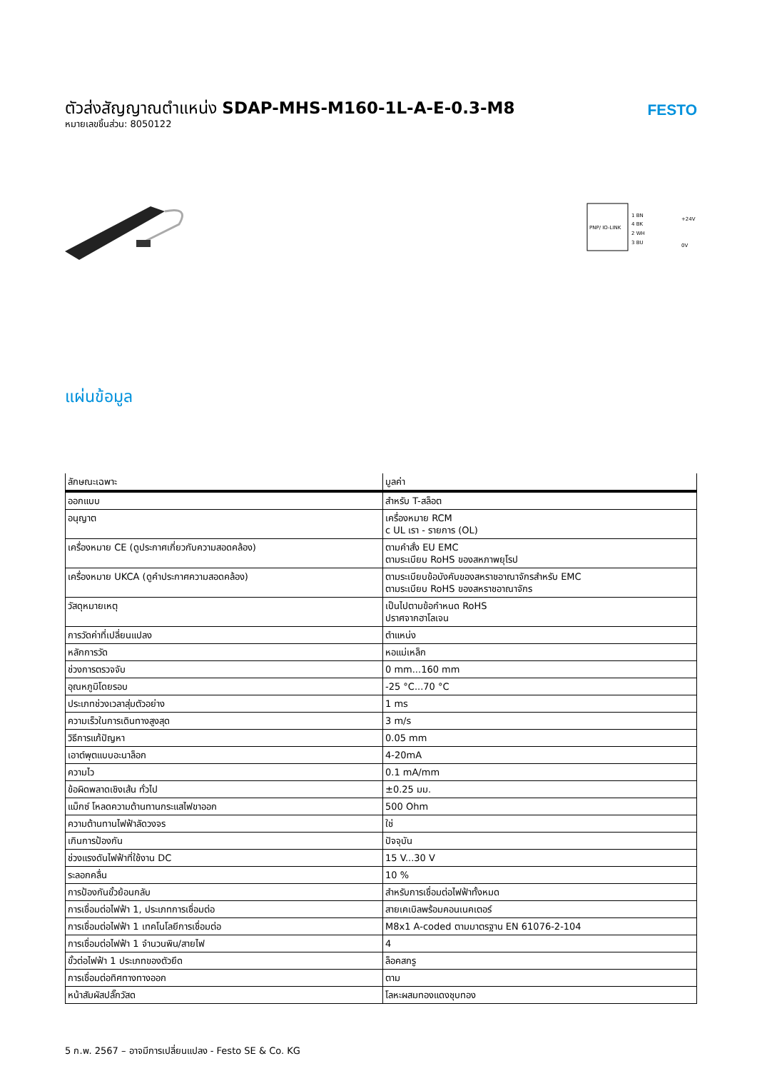FESTO
ตัวส่งสัญญาณตำแหน่ง SDAP-MHS-M160-1L-A-E-0.3-M8
หมายเลขชิ้นส่วน: 8050122
PNP/ IO-LINK
1 BN
4 BK
2 WH
3 BU
+24V
0V
แผ่นข้อมูล
| ลักษณะเฉพาะ | มูลค่า |
| --- | --- |
| ออกแบบ | สำหรับ T-สล็อต |
| อนุญาต | เครื่องหมาย RCM c UL เรา - รายการ (OL) |
| เครื่องหมาย CE (ดูประกาศเกี่ยวกับความสอดคล้อง) | ตามคำสั่ง EU EMC ตามระเบียบ RoHS ของสหภาพยุโรป |
| เครื่องหมาย UKCA (ดูคำประกาศความสอดคล้อง) | ตามระเบียบข้อบังคับของสหราชอาณาจักรสำหรับ EMC ตามระเบียบ RoHS ของสหราชอาณาจักร |
| วัสดุหมายเหตุ | เป็นไปตามข้อกำหนด RoHS ปราศจากฮาโลเจน |
| การวัดค่าที่เปลี่ยนแปลง | ตำแหน่ง |
| หลักการวัด | หอแม่เหล็ก |
| ช่วงการตรวจจับ | 0 mm...160 mm |
| อุณหภูมิโดยรอบ | -25 °C...70 °C |
| ประเภทช่วงเวลาสุ่มตัวอย่าง | 1 ms |
| ความเร็วในการเดินทางสูงสุด | 3 m/s |
| วิธีการแก้ปัญหา | 0.05 mm |
| เอาต์พุตแบบอะนาล็อก | 4-20mA |
| ความไว | 0.1 mA/mm |
| ข้อผิดพลาดเชิงเส้น ทั่วไป | ±0.25 มม. |
| แม็กซ์ โหลดความต้านทานกระแสไฟขาออก | 500 Ohm |
| ความต้านทานไฟฟ้าลัดวงจร | ใช่ |
| เกินการป้องกัน | ปัจจุบัน |
| ช่วงแรงดันไฟฟ้าที่ใช้งาน DC | 15 V...30 V |
| ระลอกคลื่น | 10 % |
| การป้องกันขั้วย้อนกลับ | สำหรับการเชื่อมต่อไฟฟ้าทั้งหมด |
| การเชื่อมต่อไฟฟ้า 1, ประเภทการเชื่อมต่อ | สายเคเบิลพร้อมคอนเนคเตอร์ |
| การเชื่อมต่อไฟฟ้า 1 เทคโนโลยีการเชื่อมต่อ | M8x1 A-coded ตามมาตรฐาน EN 61076-2-104 |
| การเชื่อมต่อไฟฟ้า 1 จำนวนพิน/สายไฟ | 4 |
| ขั้วต่อไฟฟ้า 1 ประเภทของตัวยึด | ล็อคสกรู |
| การเชื่อมต่อทิศทางทางออก | ตาม |
| หน้าสัมผัสปลั๊กวัสด | โลหะผสมทองแดงชุบทอง |
5 ก.พ. 2567 – อาจมีการเปลี่ยนแปลง - Festo SE & Co. KG